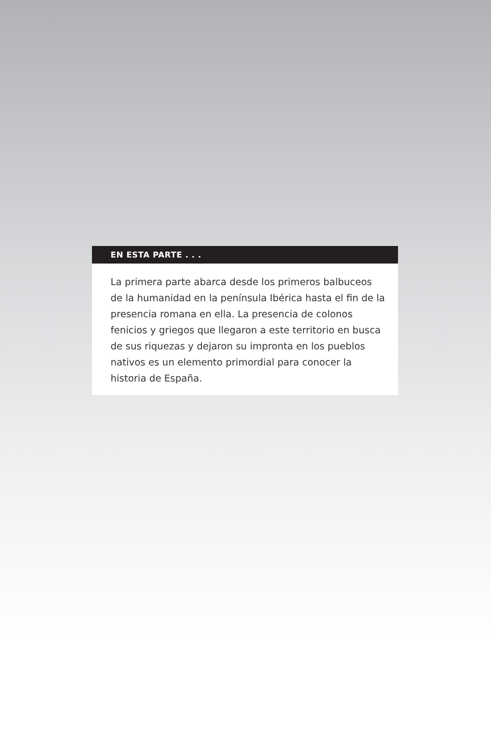EN ESTA PARTE . . .
La primera parte abarca desde los primeros balbuceos de la humanidad en la península Ibérica hasta el fin de la presencia romana en ella. La presencia de colonos fenicios y griegos que llegaron a este territorio en busca de sus riquezas y dejaron su impronta en los pueblos nativos es un elemento primordial para conocer la historia de España.